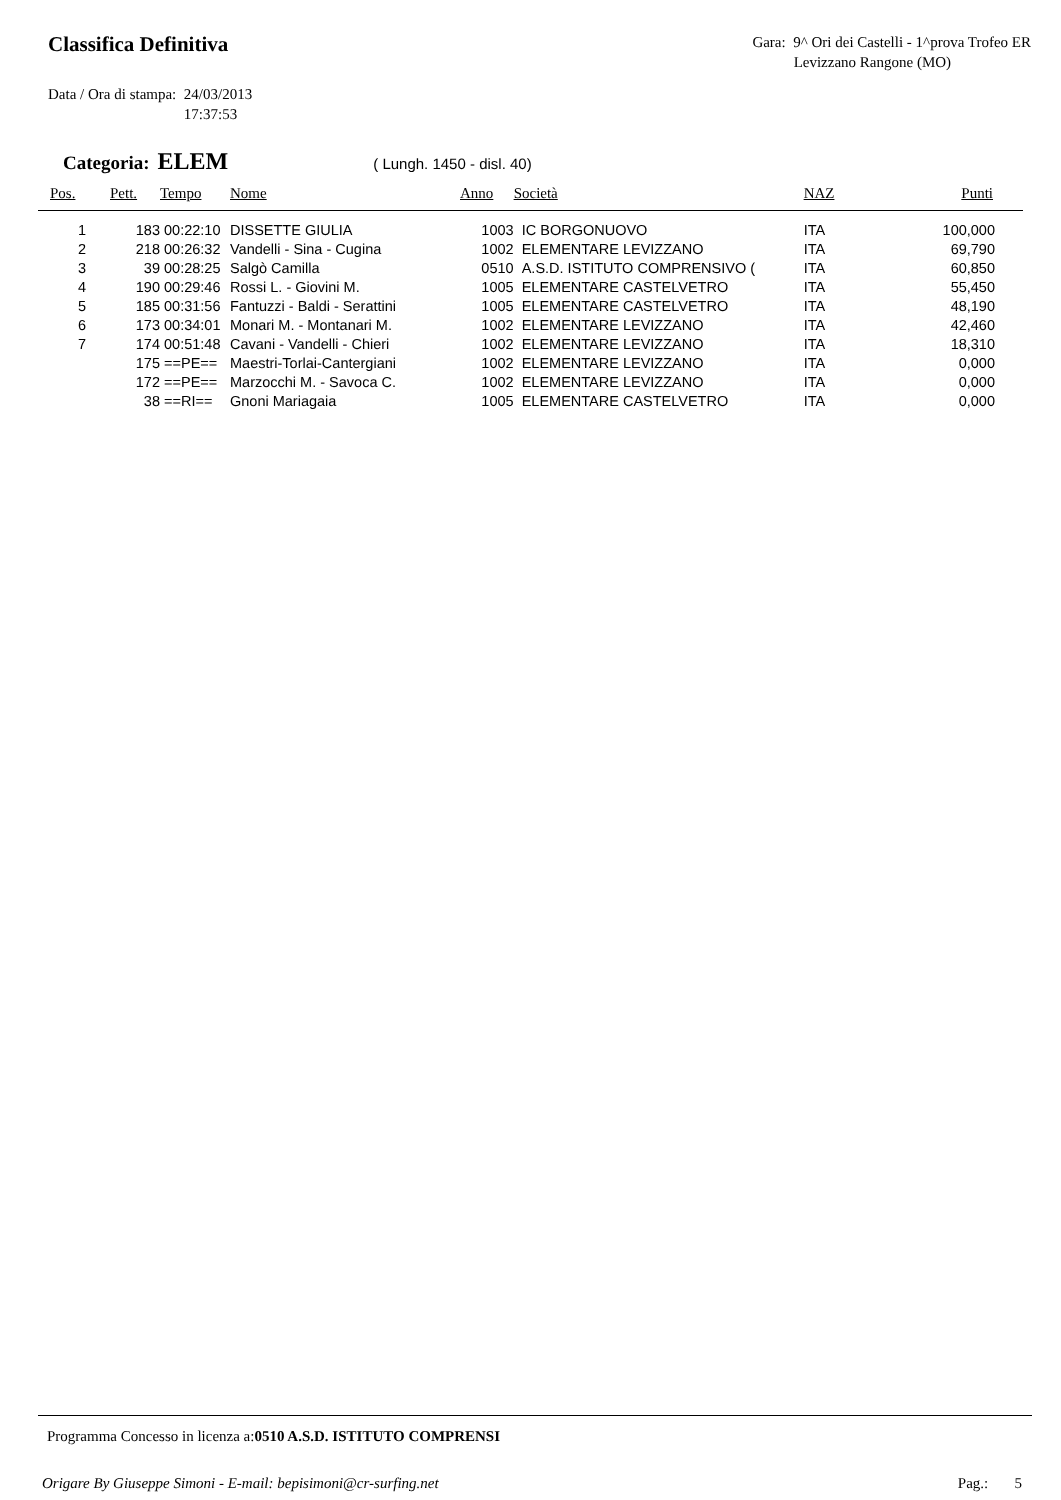Classifica Definitiva
Gara: 9^ Ori dei Castelli - 1^prova Trofeo ER
Levizzano Rangone (MO)
Data / Ora di stampa: 24/03/2013
17:37:53
Categoria: ELEM ( Lungh. 1450 - disl. 40)
| Pos. | Pett. | Tempo | Nome | Anno | Società | NAZ | Punti |
| --- | --- | --- | --- | --- | --- | --- | --- |
| 1 | 183 | 00:22:10 | DISSETTE GIULIA | 1003 | IC BORGONUOVO | ITA | 100,000 |
| 2 | 218 | 00:26:32 | Vandelli - Sina - Cugina | 1002 | ELEMENTARE LEVIZZANO | ITA | 69,790 |
| 3 | 39 | 00:28:25 | Salgò Camilla | 0510 | A.S.D. ISTITUTO COMPRENSIVO ( | ITA | 60,850 |
| 4 | 190 | 00:29:46 | Rossi L. - Giovini M. | 1005 | ELEMENTARE CASTELVETRO | ITA | 55,450 |
| 5 | 185 | 00:31:56 | Fantuzzi - Baldi - Serattini | 1005 | ELEMENTARE CASTELVETRO | ITA | 48,190 |
| 6 | 173 | 00:34:01 | Monari M. - Montanari M. | 1002 | ELEMENTARE LEVIZZANO | ITA | 42,460 |
| 7 | 174 | 00:51:48 | Cavani - Vandelli - Chieri | 1002 | ELEMENTARE LEVIZZANO | ITA | 18,310 |
| | 175 | ==PE== | Maestri-Torlai-Cantergiani | 1002 | ELEMENTARE LEVIZZANO | ITA | 0,000 |
| | 172 | ==PE== | Marzocchi M. - Savoca C. | 1002 | ELEMENTARE LEVIZZANO | ITA | 0,000 |
| | 38 | ==RI== | Gnoni Mariagaia | 1005 | ELEMENTARE CASTELVETRO | ITA | 0,000 |
Programma Concesso in licenza a:0510 A.S.D. ISTITUTO COMPRENSI
Origare By Giuseppe Simoni - E-mail: bepisimoni@cr-surfing.net Pag.: 5